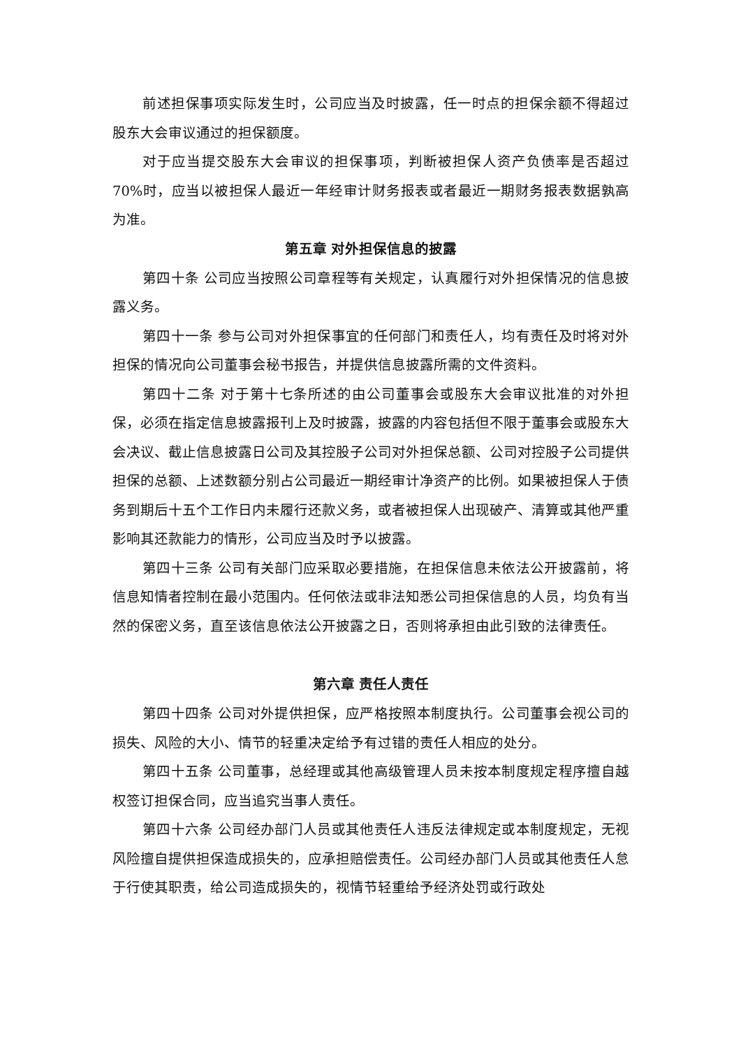前述担保事项实际发生时，公司应当及时披露，任一时点的担保余额不得超过股东大会审议通过的担保额度。
对于应当提交股东大会审议的担保事项，判断被担保人资产负债率是否超过70%时，应当以被担保人最近一年经审计财务报表或者最近一期财务报表数据孰高为准。
第五章 对外担保信息的披露
第四十条 公司应当按照公司章程等有关规定，认真履行对外担保情况的信息披露义务。
第四十一条 参与公司对外担保事宜的任何部门和责任人，均有责任及时将对外担保的情况向公司董事会秘书报告，并提供信息披露所需的文件资料。
第四十二条 对于第十七条所述的由公司董事会或股东大会审议批准的对外担保，必须在指定信息披露报刊上及时披露，披露的内容包括但不限于董事会或股东大会决议、截止信息披露日公司及其控股子公司对外担保总额、公司对控股子公司提供担保的总额、上述数额分别占公司最近一期经审计净资产的比例。如果被担保人于债务到期后十五个工作日内未履行还款义务，或者被担保人出现破产、清算或其他严重影响其还款能力的情形，公司应当及时予以披露。
第四十三条 公司有关部门应采取必要措施，在担保信息未依法公开披露前，将信息知情者控制在最小范围内。任何依法或非法知悉公司担保信息的人员，均负有当然的保密义务，直至该信息依法公开披露之日，否则将承担由此引致的法律责任。
第六章 责任人责任
第四十四条 公司对外提供担保，应严格按照本制度执行。公司董事会视公司的损失、风险的大小、情节的轻重决定给予有过错的责任人相应的处分。
第四十五条 公司董事，总经理或其他高级管理人员未按本制度规定程序擅自越权签订担保合同，应当追究当事人责任。
第四十六条 公司经办部门人员或其他责任人违反法律规定或本制度规定，无视风险擅自提供担保造成损失的，应承担赔偿责任。公司经办部门人员或其他责任人怠于行使其职责，给公司造成损失的，视情节轻重给予经济处罚或行政处